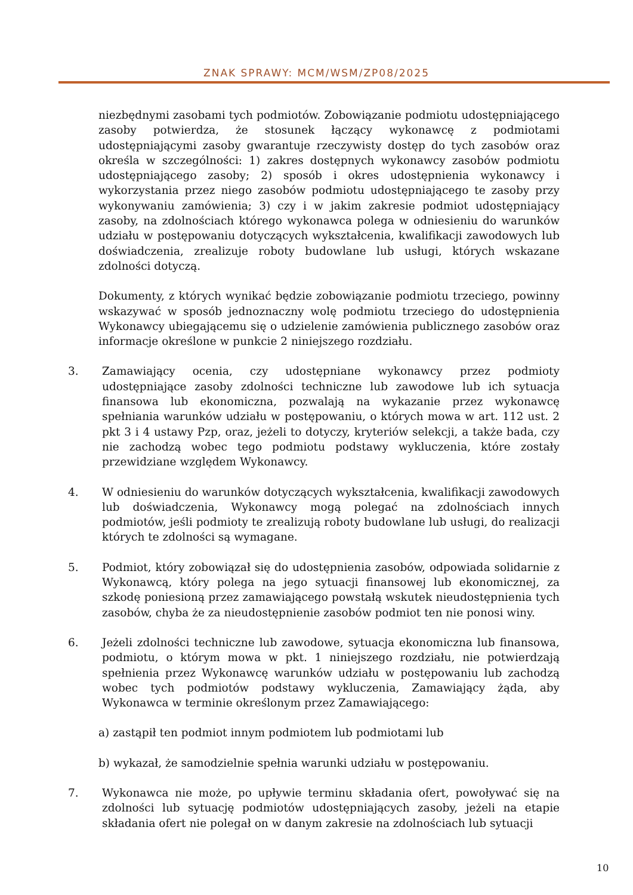ZNAK SPRAWY: MCM/WSM/ZP08/2025
niezbędnymi zasobami tych podmiotów. Zobowiązanie podmiotu udostępniającego zasoby potwierdza, że stosunek łączący wykonawcę z podmiotami udostępniającymi zasoby gwarantuje rzeczywisty dostęp do tych zasobów oraz określa w szczególności: 1) zakres dostępnych wykonawcy zasobów podmiotu udostępniającego zasoby; 2) sposób i okres udostępnienia wykonawcy i wykorzystania przez niego zasobów podmiotu udostępniającego te zasoby przy wykonywaniu zamówienia; 3) czy i w jakim zakresie podmiot udostępniający zasoby, na zdolnościach którego wykonawca polega w odniesieniu do warunków udziału w postępowaniu dotyczących wykształcenia, kwalifikacji zawodowych lub doświadczenia, zrealizuje roboty budowlane lub usługi, których wskazane zdolności dotyczą.
Dokumenty, z których wynikać będzie zobowiązanie podmiotu trzeciego, powinny wskazywać w sposób jednoznaczny wolę podmiotu trzeciego do udostępnienia Wykonawcy ubiegającemu się o udzielenie zamówienia publicznego zasobów oraz informacje określone w punkcie 2 niniejszego rozdziału.
3. Zamawiający ocenia, czy udostępniane wykonawcy przez podmioty udostępniające zasoby zdolności techniczne lub zawodowe lub ich sytuacja finansowa lub ekonomiczna, pozwalają na wykazanie przez wykonawcę spełniania warunków udziału w postępowaniu, o których mowa w art. 112 ust. 2 pkt 3 i 4 ustawy Pzp, oraz, jeżeli to dotyczy, kryteriów selekcji, a także bada, czy nie zachodzą wobec tego podmiotu podstawy wykluczenia, które zostały przewidziane względem Wykonawcy.
4. W odniesieniu do warunków dotyczących wykształcenia, kwalifikacji zawodowych lub doświadczenia, Wykonawcy mogą polegać na zdolnościach innych podmiotów, jeśli podmioty te zrealizują roboty budowlane lub usługi, do realizacji których te zdolności są wymagane.
5. Podmiot, który zobowiązał się do udostępnienia zasobów, odpowiada solidarnie z Wykonawcą, który polega na jego sytuacji finansowej lub ekonomicznej, za szkodę poniesioną przez zamawiającego powstałą wskutek nieudostępnienia tych zasobów, chyba że za nieudostępnienie zasobów podmiot ten nie ponosi winy.
6. Jeżeli zdolności techniczne lub zawodowe, sytuacja ekonomiczna lub finansowa, podmiotu, o którym mowa w pkt. 1 niniejszego rozdziału, nie potwierdzają spełnienia przez Wykonawcę warunków udziału w postępowaniu lub zachodzą wobec tych podmiotów podstawy wykluczenia, Zamawiający żąda, aby Wykonawca w terminie określonym przez Zamawiającego:
a) zastąpił ten podmiot innym podmiotem lub podmiotami lub
b) wykazał, że samodzielnie spełnia warunki udziału w postępowaniu.
7. Wykonawca nie może, po upływie terminu składania ofert, powoływać się na zdolności lub sytuację podmiotów udostępniających zasoby, jeżeli na etapie składania ofert nie polegał on w danym zakresie na zdolnościach lub sytuacji
10